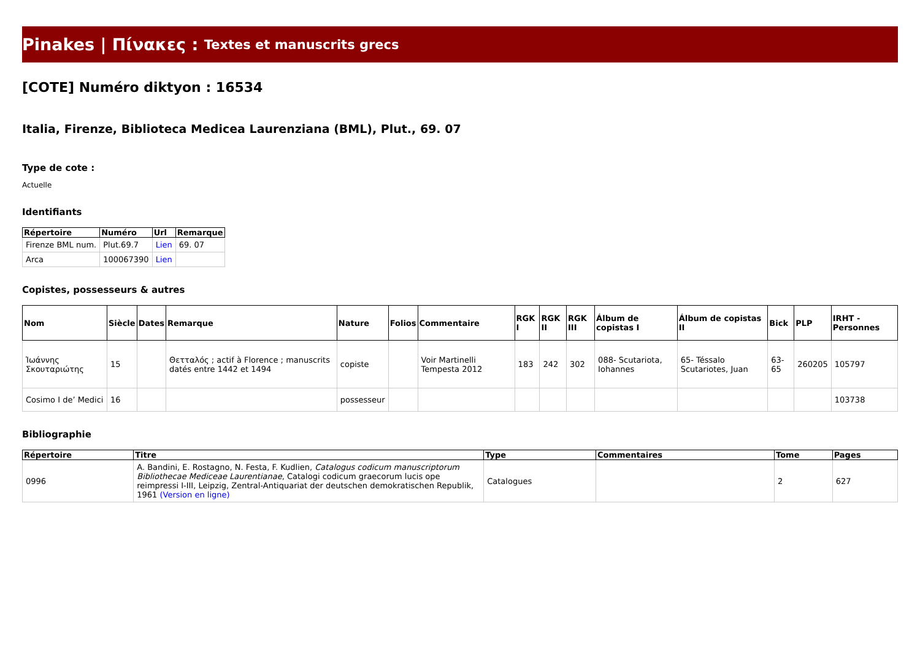Pinakes | Πίνακες : Textes et manuscrits grecs
[COTE] Numéro diktyon : 16534
Italia, Firenze, Biblioteca Medicea Laurenziana (BML), Plut., 69. 07
Type de cote :
Actuelle
Identifiants
| Répertoire | Numéro | Url | Remarque |
| --- | --- | --- | --- |
| Firenze BML num. | Plut.69.7 | Lien | 69. 07 |
| Arca | 100067390 | Lien | |
Copistes, possesseurs & autres
| Nom | Siècle | Dates | Remarque | Nature | Folios | Commentaire | RGK I | RGK II | RGK III | Álbum de copistas I | Álbum de copistas II | Bick | PLP | IRHT - Personnes |
| --- | --- | --- | --- | --- | --- | --- | --- | --- | --- | --- | --- | --- | --- | --- |
| Ἰωάννης Σκουταριώτης | 15 | | Θετταλός ; actif à Florence ; manuscrits datés entre 1442 et 1494 | copiste | | Voir Martinelli Tempesta 2012 | 183 | 242 | 302 | 088- Scutariota, Iohannes | 65- Téssalo Scutariotes, Juan | 63-65 | 260205 | 105797 |
| Cosimo I de’ Medici | 16 | | | possesseur | | | | | | | | | | 103738 |
Bibliographie
| Répertoire | Titre | Type | Commentaires | Tome | Pages |
| --- | --- | --- | --- | --- | --- |
| 0996 | A. Bandini, E. Rostagno, N. Festa, F. Kudlien, Catalogus codicum manuscriptorum Bibliothecae Mediceae Laurentianae , Catalogi codicum graecorum lucis ope reimpressi I-III, Leipzig, Zentral-Antiquariat der deutschen demokratischen Republik, 1961 (Version en ligne) | Catalogues | | 2 | 627 |